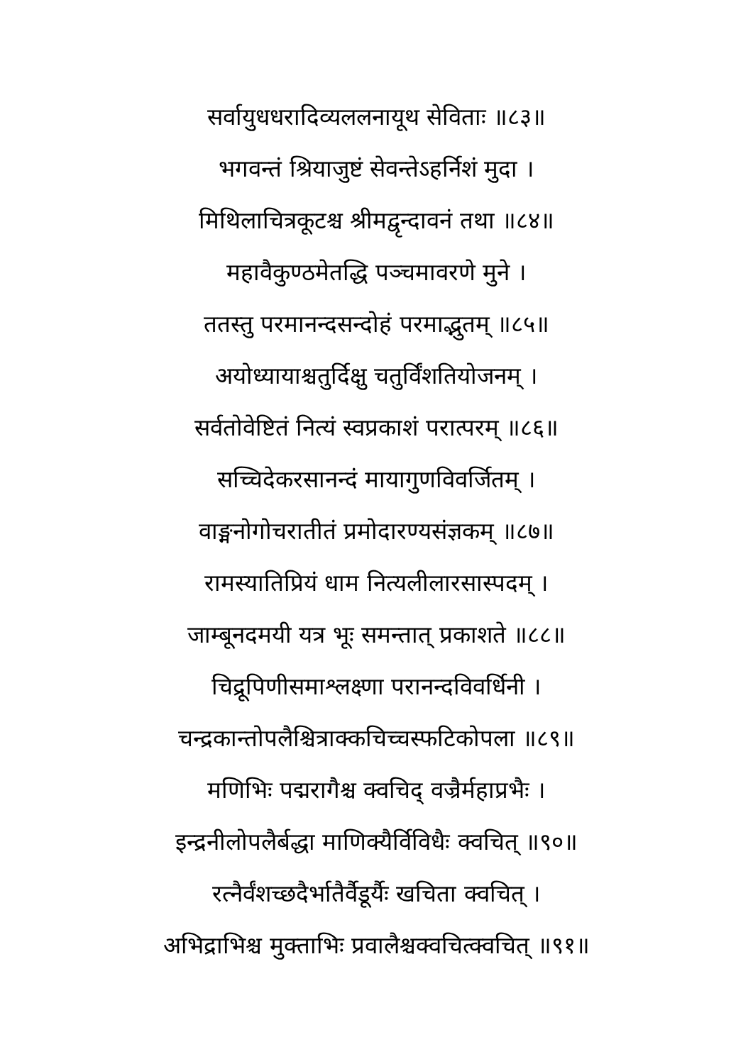सर्वायुधधरादिव्यललनायूथ सेविताः ॥८३॥
भगवन्तं श्रियाजुष्टं सेवन्तेऽहर्निशं मुदा ।
मिथिलाचित्रकूटश्च श्रीमद्वृन्दावनं तथा ॥८४॥
महावैकुण्ठमेतद्धि पञ्चमावरणे मुने ।
ततस्तु परमानन्दसन्दोहं परमाद्भुतम् ॥८५॥
अयोध्यायाश्चतुर्दिक्षु चतुर्विंशतियोजनम् ।
सर्वतोवेष्टितं नित्यं स्वप्रकाशं परात्परम् ॥८६॥
सच्चिदेकरसानन्दं मायागुणविवर्जितम् ।
वाङ्मनोगोचरातीतं प्रमोदारण्यसंज्ञकम् ॥८७॥
रामस्यातिप्रियं धाम नित्यलीलारसास्पदम् ।
जाम्बूनदमयी यत्र भूः समन्तात् प्रकाशते ॥८८॥
चिद्रूपिणीसमाश्लक्ष्णा परानन्दविवर्धिनी ।
चन्द्रकान्तोपलैश्चित्राक्कचिच्चस्फटिकोपला ॥८९॥
मणिभिः पद्मरागैश्च क्वचिद् वज्रैर्महाप्रभैः ।
इन्द्रनीलोपलैर्बद्धा माणिक्यैर्विविधैः क्वचित् ॥९०॥
रत्नैर्वंशच्छदैर्भातैर्वैडूर्यैः खचिता क्वचित् ।
अभिद्राभिश्च मुक्ताभिः प्रवालैश्चक्वचित्क्वचित् ॥९१॥